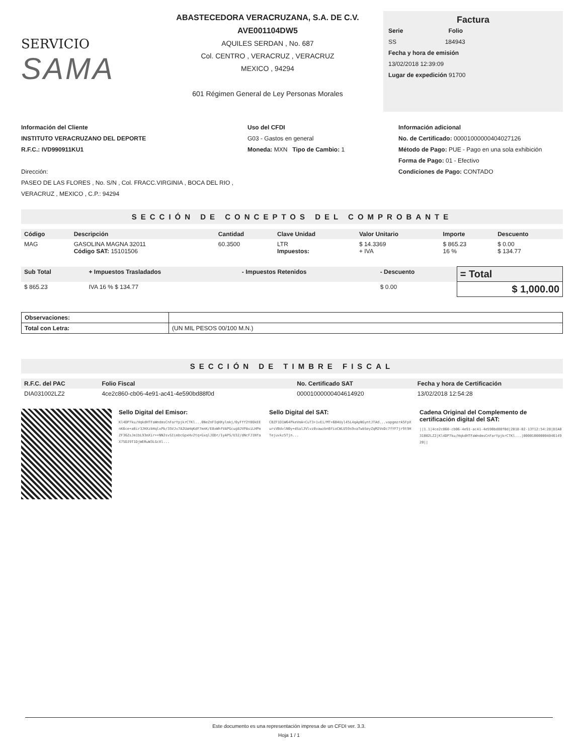SERVICIO
SAMA
ABASTECEDORA VERACRUZANA, S.A. DE C.V.
AVE001104DW5
AQUILES SERDAN , No. 687
Col. CENTRO , VERACRUZ , VERACRUZ
MEXICO , 94294
601 Régimen General de Ley Personas Morales
Factura
Serie Folio
SS 184943
Fecha y hora de emisión
13/02/2018 12:39:09
Lugar de expedición 91700
Información del Cliente
INSTITUTO VERACRUZANO DEL DEPORTE
R.F.C.: IVD990911KU1
Dirección:
PASEO DE LAS FLORES , No. S/N , Col. FRACC.VIRGINIA , BOCA DEL RIO , VERACRUZ , MEXICO , C.P.: 94294
Uso del CFDI
G03 - Gastos en general
Moneda: MXN Tipo de Cambio: 1
Información adicional
No. de Certificado: 00001000000404027126
Método de Pago: PUE - Pago en una sola exhibición
Forma de Pago: 01 - Efectivo
Condiciones de Pago: CONTADO
SECCIÓN DE CONCEPTOS DEL COMPROBANTE
| Código | Descripción | Cantidad | Clave Unidad | Valor Unitario | Importe | Descuento |
| --- | --- | --- | --- | --- | --- | --- |
| MAG | GASOLINA MAGNA 32011 Código SAT: 15101506 | 60.3500 | LTR Impuestos: | $ 14.3369 + IVA | $ 865.23 16 % | $ 0.00 $ 134.77 |
| Sub Total | + Impuestos Trasladados | - Impuestos Retenidos | - Descuento | = Total |
| --- | --- | --- | --- | --- |
| $ 865.23 | IVA 16 % $ 134.77 | | $ 0.00 | $ 1,000.00 |
| Observaciones: | |
| Total con Letra: | (UN MIL PESOS 00/100 M.N.) |
SECCIÓN DE TIMBRE FISCAL
| R.F.C. del PAC | Folio Fiscal | No. Certificado SAT | Fecha y hora de Certificación |
| --- | --- | --- | --- |
| DIA031002LZ2 | 4ce2c860-cb06-4e91-ac41-4e590bd88f0d | 00001000000404614920 | 13/02/2018 12:54:28 |
Sello Digital del Emisor:
Kl4DP7ku/HqkdHTFaWndmsCnFarYpjkrCTKl...0NeZnFIqHXylmkj/0yFff2Y8OkEEnK6ce+a0ir3JHXzbHqlxPb/35VJv7A2UaHqKdF7mnK/E8xWhfVAPGcug8JVPAsiLHPmZF36ZsJm1bL93mXir++NN2svSIimbcGpxHv2tq+GxqlJODr/1yAPS/U32/dNcFJ1NfaX75DJ9T1DjWERuW3LGcXl...
Sello Digital del SAT:
CBZF1D1W64PkeVmA+CuT3+1vEi/MT+6B4Uyl45L4qApNGyntJTAd...vapgmzrA5FpXursVBdvlN0y+dSalJVlvz8vawzbnBfioCWLU59s9vaTwbSeyZqM2VoDc7fYF7jr9t9HTejuvkz5Tjn...
Cadena Original del Complemento de certificación digital del SAT:
||1.1|4ce2c860-cb06-4e91-ac41-4e590bd88f0d|2018-02-13T12:54:28|DIA031002LZ2|Kl4DP7ku/HqkdHTFaWndmsCnFarYpjkrCTKl...|00001000000404614920||
Este documento es una representación impresa de un CFDI ver. 3.3.
Hoja 1 / 1